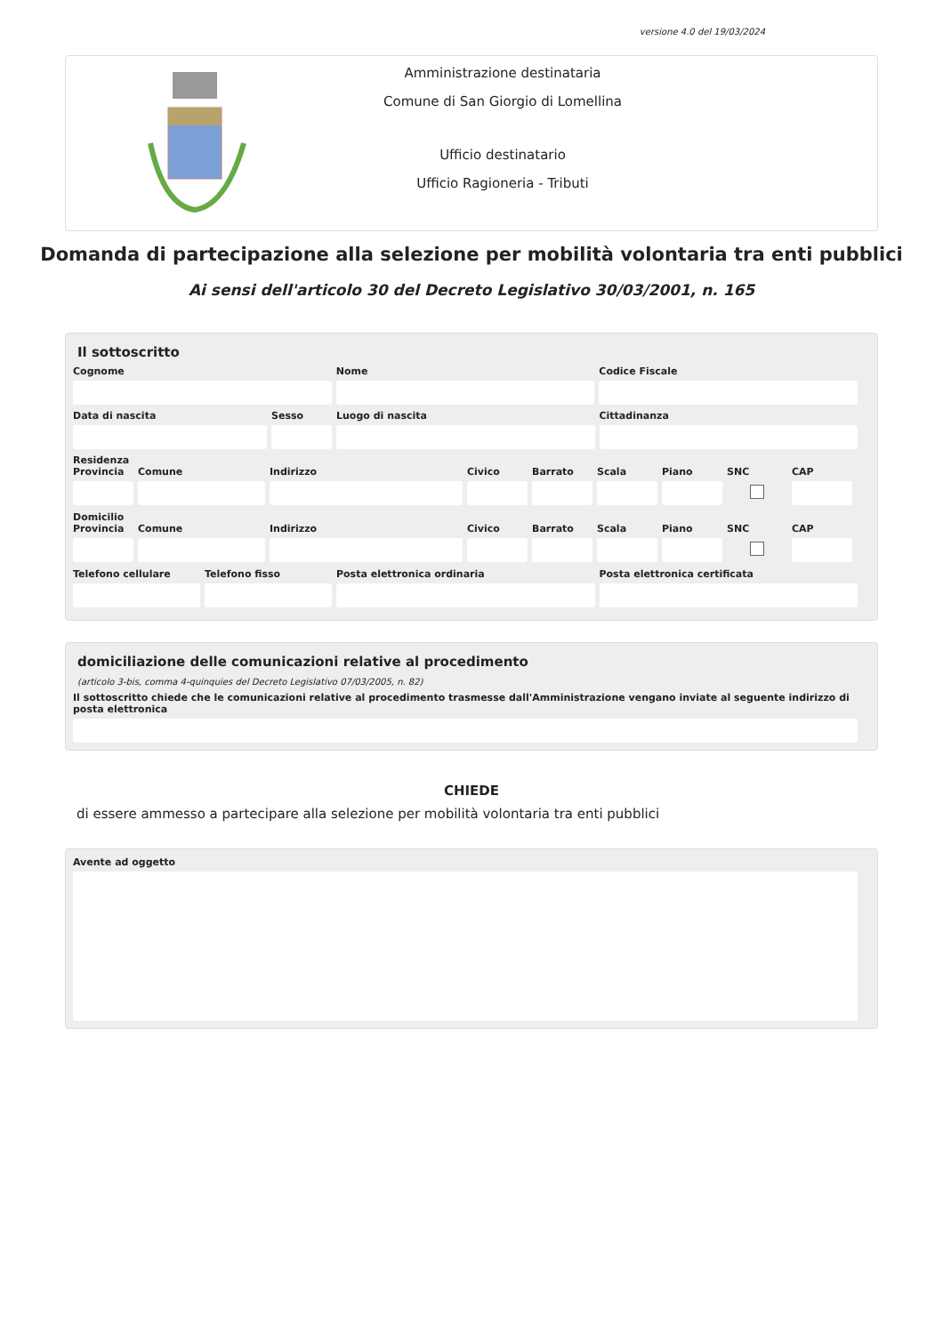versione 4.0 del 19/03/2024
Amministrazione destinataria
Comune di San Giorgio di Lomellina
Ufficio destinatario
Ufficio Ragioneria - Tributi
Domanda di partecipazione alla selezione per mobilità volontaria tra enti pubblici
Ai sensi dell'articolo 30 del Decreto Legislativo 30/03/2001, n. 165
Il sottoscritto
Cognome Nome Codice Fiscale
Data di nascita Sesso Luogo di nascita Cittadinanza
Residenza
Provincia Comune Indirizzo Civico Barrato Scala Piano SNC CAP
Domicilio
Provincia Comune Indirizzo Civico Barrato Scala Piano SNC CAP
Telefono cellulare Telefono fisso Posta elettronica ordinaria Posta elettronica certificata
domiciliazione delle comunicazioni relative al procedimento
(articolo 3-bis, comma 4-quinquies del Decreto Legislativo 07/03/2005, n. 82)
Il sottoscritto chiede che le comunicazioni relative al procedimento trasmesse dall'Amministrazione vengano inviate al seguente indirizzo di posta elettronica
CHIEDE
di essere ammesso a partecipare alla selezione per mobilità volontaria tra enti pubblici
Avente ad oggetto